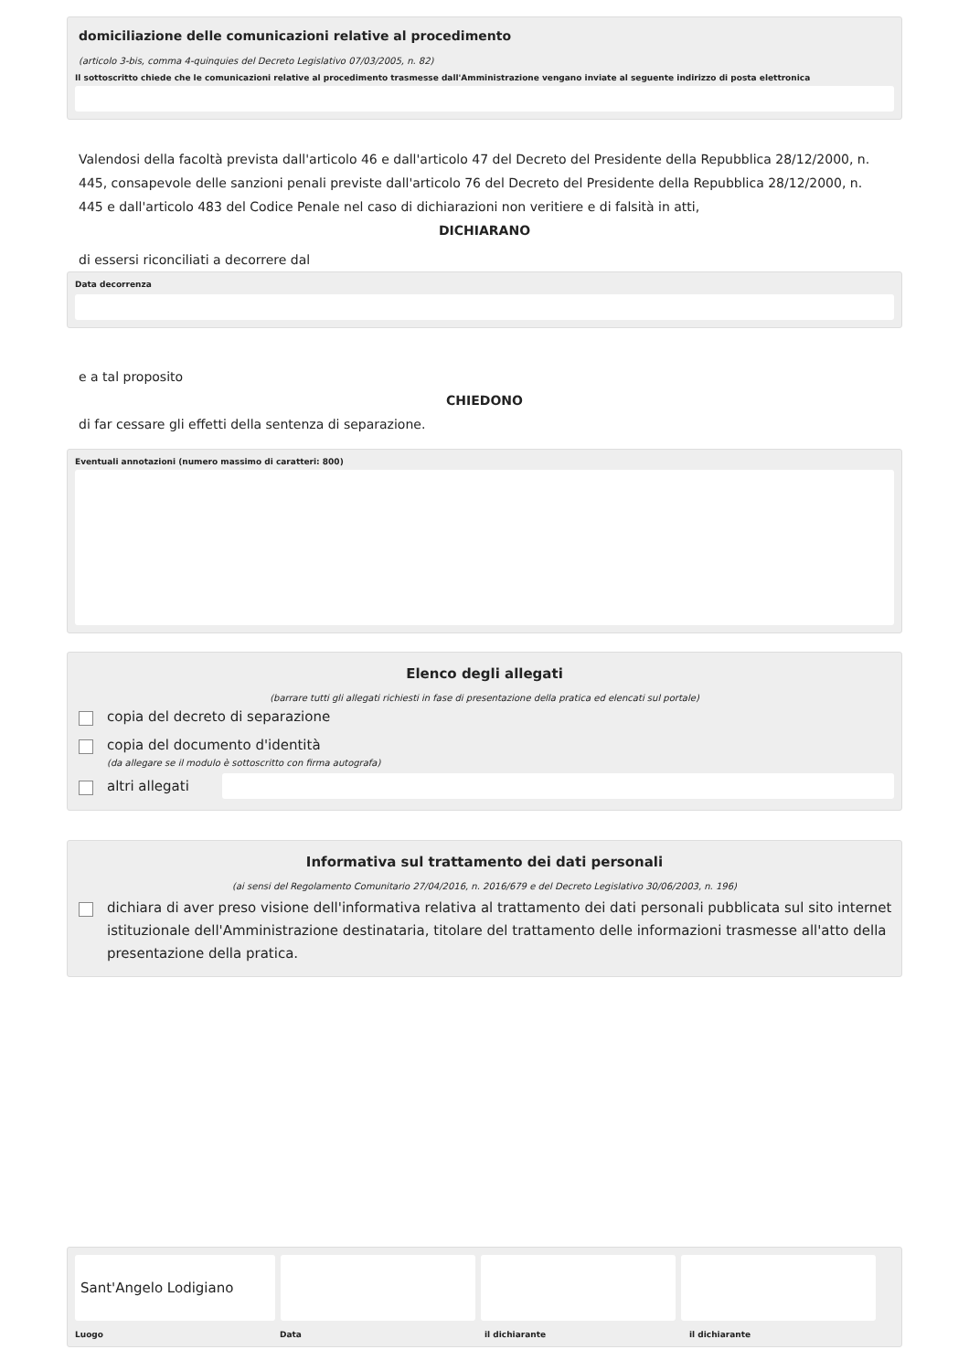domiciliazione delle comunicazioni relative al procedimento
(articolo 3-bis, comma 4-quinquies del Decreto Legislativo 07/03/2005, n. 82)
Il sottoscritto chiede che le comunicazioni relative al procedimento trasmesse dall'Amministrazione vengano inviate al seguente indirizzo di posta elettronica
Valendosi della facoltà prevista dall'articolo 46 e dall'articolo 47 del Decreto del Presidente della Repubblica 28/12/2000, n. 445, consapevole delle sanzioni penali previste dall'articolo 76 del Decreto del Presidente della Repubblica 28/12/2000, n. 445 e dall'articolo 483 del Codice Penale nel caso di dichiarazioni non veritiere e di falsità in atti,
DICHIARANO
di essersi riconciliati a decorrere dal
Data decorrenza
e a tal proposito
CHIEDONO
di far cessare gli effetti della sentenza di separazione.
Eventuali annotazioni (numero massimo di caratteri: 800)
Elenco degli allegati
(barrare tutti gli allegati richiesti in fase di presentazione della pratica ed elencati sul portale)
copia del decreto di separazione
copia del documento d'identità
(da allegare se il modulo è sottoscritto con firma autografa)
altri allegati
Informativa sul trattamento dei dati personali
(ai sensi del Regolamento Comunitario 27/04/2016, n. 2016/679 e del Decreto Legislativo 30/06/2003, n. 196)
dichiara di aver preso visione dell'informativa relativa al trattamento dei dati personali pubblicata sul sito internet istituzionale dell'Amministrazione destinataria, titolare del trattamento delle informazioni trasmesse all'atto della presentazione della pratica.
Sant'Angelo Lodigiano
Luogo Data il dichiarante il dichiarante